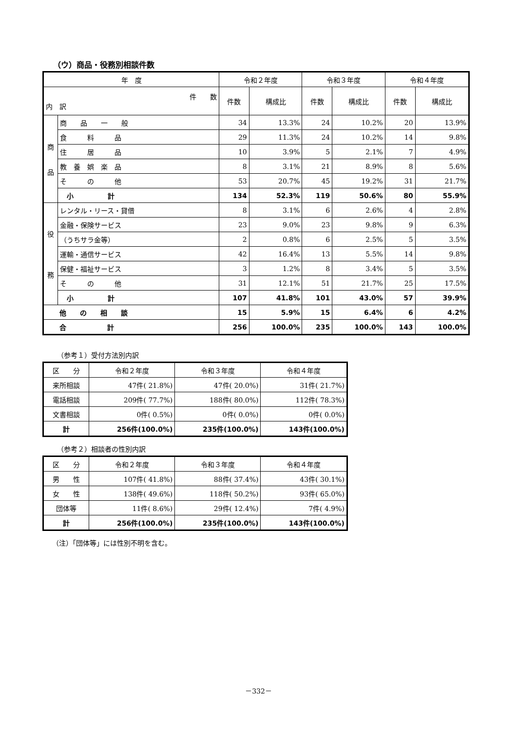（ウ）商品・役務別相談件数
| 年 度 | | 令和２年度 | | 令和３年度 | | 令和４年度 | |
| --- | --- | --- | --- | --- | --- | --- | --- |
| 件 数 内 訳 | | 件数 | 構成比 | 件数 | 構成比 | 件数 | 構成比 |
| 商 品 | 商 品 一 般 | 34 | 13.3% | 24 | 10.2% | 20 | 13.9% |
| | 食 料 品 | 29 | 11.3% | 24 | 10.2% | 14 | 9.8% |
| | 住 居 品 | 10 | 3.9% | 5 | 2.1% | 7 | 4.9% |
| | 教 養 娯 楽 品 | 8 | 3.1% | 21 | 8.9% | 8 | 5.6% |
| | そ の 他 | 53 | 20.7% | 45 | 19.2% | 31 | 21.7% |
| | 小 計 | 134 | 52.3% | 119 | 50.6% | 80 | 55.9% |
| 役 務 | レンタル・リース・貸借 | 8 | 3.1% | 6 | 2.6% | 4 | 2.8% |
| | 金融・保険サービス | 23 | 9.0% | 23 | 9.8% | 9 | 6.3% |
| | （うちサラ金等） | 2 | 0.8% | 6 | 2.5% | 5 | 3.5% |
| | 運輸・通信サービス | 42 | 16.4% | 13 | 5.5% | 14 | 9.8% |
| | 保健・福祉サービス | 3 | 1.2% | 8 | 3.4% | 5 | 3.5% |
| | そ の 他 | 31 | 12.1% | 51 | 21.7% | 25 | 17.5% |
| | 小 計 | 107 | 41.8% | 101 | 43.0% | 57 | 39.9% |
| 他 の 相 談 | | 15 | 5.9% | 15 | 6.4% | 6 | 4.2% |
| 合 計 | | 256 | 100.0% | 235 | 100.0% | 143 | 100.0% |
（参考１）受付方法別内訳
| 区 分 | 令和２年度 | 令和３年度 | 令和４年度 |
| --- | --- | --- | --- |
| 来所相談 | 47件( 21.8%) | 47件( 20.0%) | 31件( 21.7%) |
| 電話相談 | 209件( 77.7%) | 188件( 80.0%) | 112件( 78.3%) |
| 文書相談 | 0件( 0.5%) | 0件( 0.0%) | 0件( 0.0%) |
| 計 | 256件(100.0%) | 235件(100.0%) | 143件(100.0%) |
（参考２）相談者の性別内訳
| 区 分 | 令和２年度 | 令和３年度 | 令和４年度 |
| --- | --- | --- | --- |
| 男 性 | 107件( 41.8%) | 88件( 37.4%) | 43件( 30.1%) |
| 女 性 | 138件( 49.6%) | 118件( 50.2%) | 93件( 65.0%) |
| 団体等 | 11件( 8.6%) | 29件( 12.4%) | 7件( 4.9%) |
| 計 | 256件(100.0%) | 235件(100.0%) | 143件(100.0%) |
（注）「団体等」には性別不明を含む。
－332－